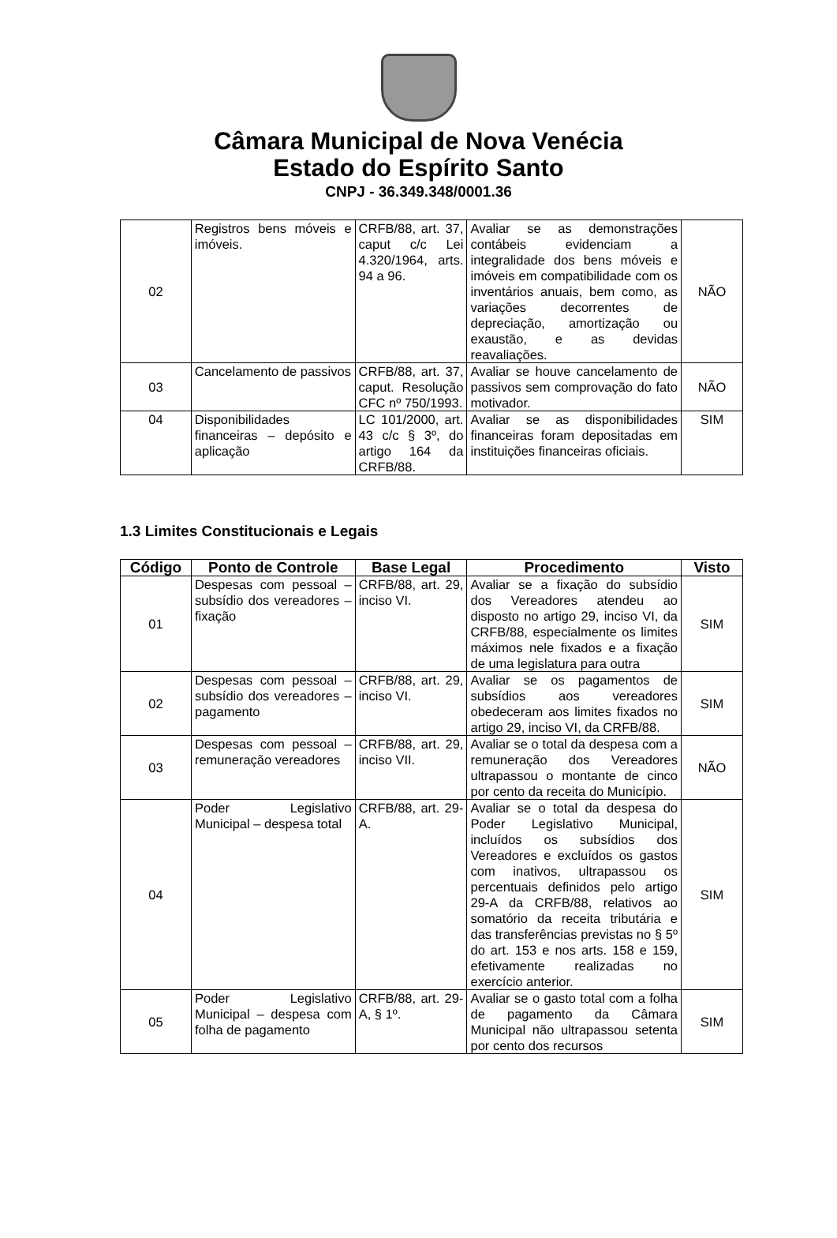Câmara Municipal de Nova Venécia
Estado do Espírito Santo
CNPJ - 36.349.348/0001.36
| 02 | Registros bens móveis e imóveis. | CRFB/88, art. 37, caput c/c Lei 4.320/1964, arts. 94 a 96. | Avaliar se as demonstrações contábeis evidenciam a integralidade dos bens móveis e imóveis em compatibilidade com os inventários anuais, bem como, as variações decorrentes de depreciação, amortização ou exaustão, e as devidas reavaliações. | NÃO |
| 03 | Cancelamento de passivos | CRFB/88, art. 37, caput. Resolução CFC nº 750/1993. | Avaliar se houve cancelamento de passivos sem comprovação do fato motivador. | NÃO |
| 04 | Disponibilidades financeiras – depósito e aplicação | LC 101/2000, art. 43 c/c § 3º, do artigo 164 da CRFB/88. | Avaliar se as disponibilidades financeiras foram depositadas em instituições financeiras oficiais. | SIM |
1.3 Limites Constitucionais e Legais
| Código | Ponto de Controle | Base Legal | Procedimento | Visto |
| --- | --- | --- | --- | --- |
| 01 | Despesas com pessoal – subsídio dos vereadores – fixação | CRFB/88, art. 29, inciso VI. | Avaliar se a fixação do subsídio dos Vereadores atendeu ao disposto no artigo 29, inciso VI, da CRFB/88, especialmente os limites máximos nele fixados e a fixação de uma legislatura para outra | SIM |
| 02 | Despesas com pessoal – subsídio dos vereadores – pagamento | CRFB/88, art. 29, inciso VI. | Avaliar se os pagamentos de subsídios aos vereadores obedeceram aos limites fixados no artigo 29, inciso VI, da CRFB/88. | SIM |
| 03 | Despesas com pessoal – remuneração vereadores | CRFB/88, art. 29, inciso VII. | Avaliar se o total da despesa com a remuneração dos Vereadores ultrapassou o montante de cinco por cento da receita do Município. | NÃO |
| 04 | Poder Legislativo Municipal – despesa total | CRFB/88, art. 29-A. | Avaliar se o total da despesa do Poder Legislativo Municipal, incluídos os subsídios dos Vereadores e excluídos os gastos com inativos, ultrapassou os percentuais definidos pelo artigo 29-A da CRFB/88, relativos ao somatório da receita tributária e das transferências previstas no § 5º do art. 153 e nos arts. 158 e 159, efetivamente realizadas no exercício anterior. | SIM |
| 05 | Poder Legislativo Municipal – despesa com folha de pagamento | CRFB/88, art. 29-A, § 1º. | Avaliar se o gasto total com a folha de pagamento da Câmara Municipal não ultrapassou setenta por cento dos recursos | SIM |